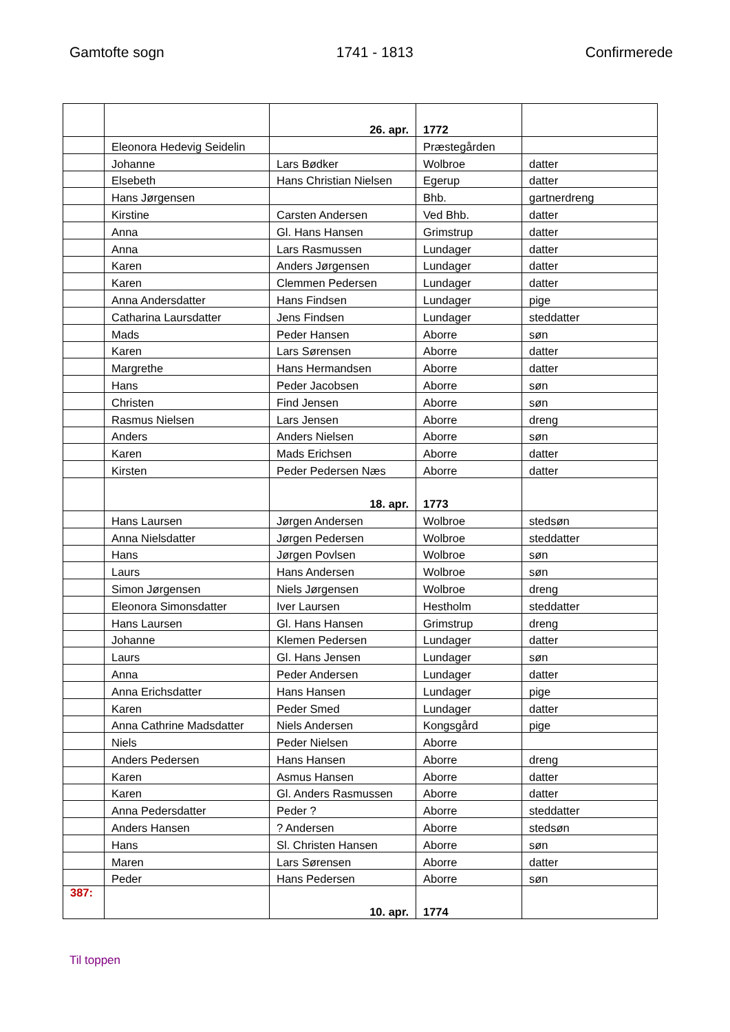Gamtofte sogn 1741 - 1813 Confirmerede
| | | 26. apr. | 1772 | |
| | Eleonora Hedevig Seidelin | | Præstegården | |
| | Johanne | Lars Bødker | Wolbroe | datter |
| | Elsebeth | Hans Christian Nielsen | Egerup | datter |
| | Hans Jørgensen | | Bhb. | gartnerdreng |
| | Kirstine | Carsten Andersen | Ved Bhb. | datter |
| | Anna | Gl. Hans Hansen | Grimstrup | datter |
| | Anna | Lars Rasmussen | Lundager | datter |
| | Karen | Anders Jørgensen | Lundager | datter |
| | Karen | Clemmen Pedersen | Lundager | datter |
| | Anna Andersdatter | Hans Findsen | Lundager | pige |
| | Catharina Laursdatter | Jens Findsen | Lundager | steddatter |
| | Mads | Peder Hansen | Aborre | søn |
| | Karen | Lars Sørensen | Aborre | datter |
| | Margrethe | Hans Hermandsen | Aborre | datter |
| | Hans | Peder Jacobsen | Aborre | søn |
| | Christen | Find Jensen | Aborre | søn |
| | Rasmus Nielsen | Lars Jensen | Aborre | dreng |
| | Anders | Anders Nielsen | Aborre | søn |
| | Karen | Mads Erichsen | Aborre | datter |
| | Kirsten | Peder Pedersen Næs | Aborre | datter |
| | | 18. apr. | 1773 | |
| | Hans Laursen | Jørgen Andersen | Wolbroe | stedsøn |
| | Anna Nielsdatter | Jørgen Pedersen | Wolbroe | steddatter |
| | Hans | Jørgen Povlsen | Wolbroe | søn |
| | Laurs | Hans Andersen | Wolbroe | søn |
| | Simon Jørgensen | Niels Jørgensen | Wolbroe | dreng |
| | Eleonora Simonsdatter | Iver Laursen | Hestholm | steddatter |
| | Hans Laursen | Gl. Hans Hansen | Grimstrup | dreng |
| | Johanne | Klemen Pedersen | Lundager | datter |
| | Laurs | Gl. Hans Jensen | Lundager | søn |
| | Anna | Peder Andersen | Lundager | datter |
| | Anna Erichsdatter | Hans Hansen | Lundager | pige |
| | Karen | Peder Smed | Lundager | datter |
| | Anna Cathrine Madsdatter | Niels Andersen | Kongsgård | pige |
| | Niels | Peder Nielsen | Aborre | |
| | Anders Pedersen | Hans Hansen | Aborre | dreng |
| | Karen | Asmus Hansen | Aborre | datter |
| | Karen | Gl. Anders Rasmussen | Aborre | datter |
| | Anna Pedersdatter | Peder ? | Aborre | steddatter |
| | Anders Hansen | ? Andersen | Aborre | stedsøn |
| | Hans | Sl. Christen Hansen | Aborre | søn |
| | Maren | Lars Sørensen | Aborre | datter |
| | Peder | Hans Pedersen | Aborre | søn |
| 387: | | 10. apr. | 1774 | |
Til toppen